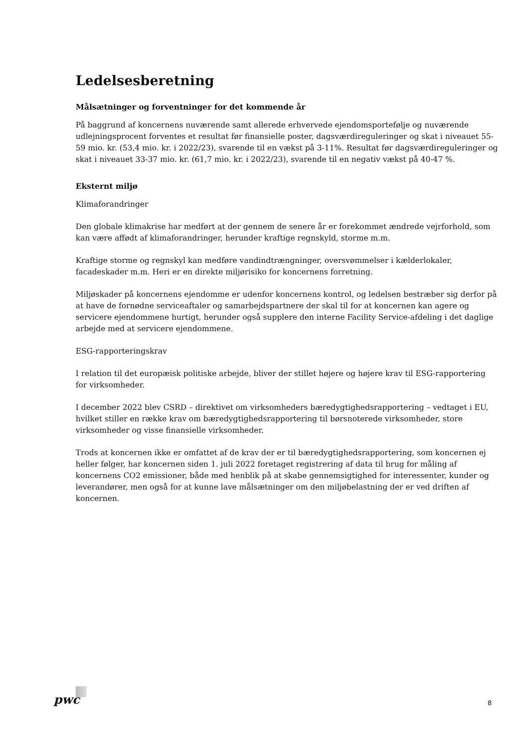Ledelsesberetning
Målsætninger og forventninger for det kommende år
På baggrund af koncernens nuværende samt allerede erhvervede ejendomsportefølje og nuværende udlejningsprocent forventes et resultat før finansielle poster, dagsværdireguleringer og skat i niveauet 55-59 mio. kr. (53,4 mio. kr. i 2022/23), svarende til en vækst på 3-11%. Resultat før dagsværdireguleringer og skat i niveauet 33-37 mio. kr. (61,7 mio. kr. i 2022/23), svarende til en negativ vækst på 40-47 %.
Eksternt miljø
Klimaforandringer
Den globale klimakrise har medført at der gennem de senere år er forekommet ændrede vejrforhold, som kan være affødt af klimaforandringer, herunder kraftige regnskyld, storme m.m.
Kraftige storme og regnskyl kan medføre vandindtrængninger, oversvømmelser i kælderlokaler, facadeskader m.m. Heri er en direkte miljørisiko for koncernens forretning.
Miljøskader på koncernens ejendomme er udenfor koncernens kontrol, og ledelsen bestræber sig derfor på at have de fornødne serviceaftaler og samarbejdspartnere der skal til for at koncernen kan agere og servicere ejendommene hurtigt, herunder også supplere den interne Facility Service-afdeling i det daglige arbejde med at servicere ejendommene.
ESG-rapporteringskrav
I relation til det europæisk politiske arbejde, bliver der stillet højere og højere krav til ESG-rapportering for virksomheder.
I december 2022 blev CSRD – direktivet om virksomheders bæredygtighedsrapportering – vedtaget i EU, hvilket stiller en række krav om bæredygtighedsrapportering til børsnoterede virksomheder, store virksomheder og visse finansielle virksomheder.
Trods at koncernen ikke er omfattet af de krav der er til bæredygtighedsrapportering, som koncernen ej heller følger, har koncernen siden 1. juli 2022 foretaget registrering af data til brug for måling af koncernens CO2 emissioner, både med henblik på at skabe gennemsigtighed for interessenter, kunder og leverandører, men også for at kunne lave målsætninger om den miljøbelastning der er ved driften af koncernen.
pwc 8